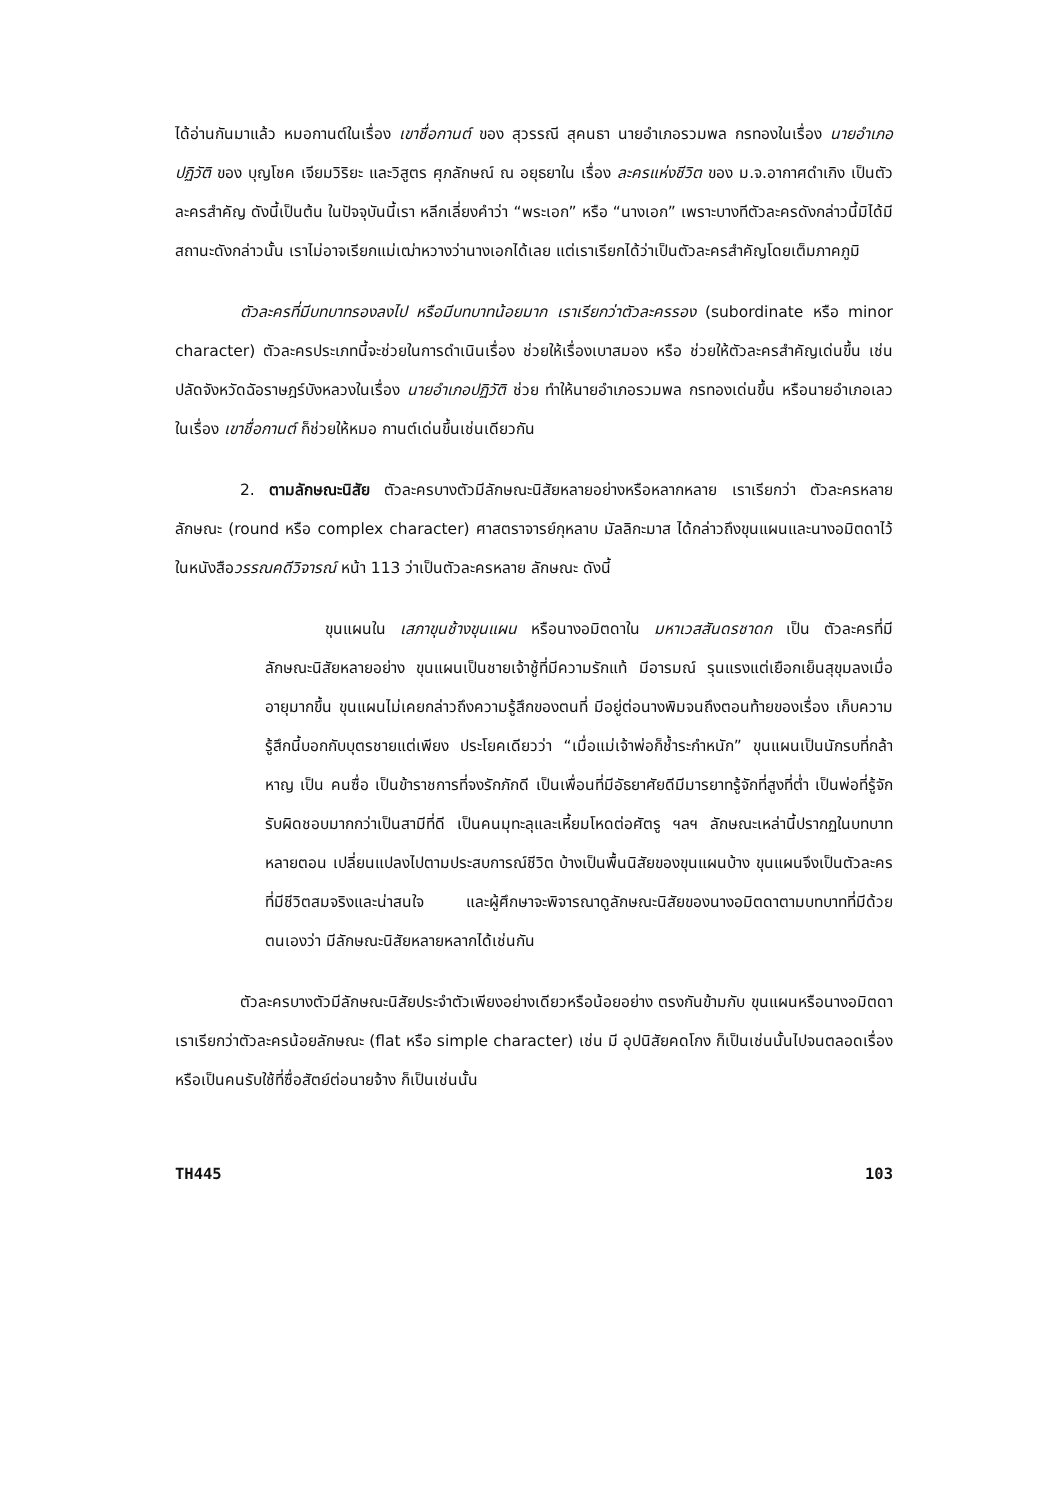ได้อ่านกันมาแล้ว หมอกานต์ในเรื่อง เขาชื่อกานต์ ของ สุวรรณี สุคนธา นายอำเภอรวมพล กรทองในเรื่อง นายอำเภอปฏิวัติ ของ บุญโชค เจียมวิริยะ และวิสูตร ศุภลักษณ์ ณ อยุธยาใน เรื่อง ละครแห่งชีวิต ของ ม.จ.อากาศดำเกิง เป็นตัวละครสำคัญ ดังนี้เป็นต้น ในปัจจุบันนี้เรา หลีกเลี่ยงคำว่า “พระเอก” หรือ “นางเอก” เพราะบางทีตัวละครดังกล่าวนี้มิได้มีสถานะดังกล่าวนั้น เราไม่อาจเรียกแม่เฒ่าหวางว่านางเอกได้เลย แต่เราเรียกได้ว่าเป็นตัวละครสำคัญโดยเต็มภาคภูมิ
ตัวละครที่มีบทบาทรองลงไป หรือมีบทบาทน้อยมาก เราเรียกว่าตัวละครรอง (subordinate หรือ minor character) ตัวละครประเภทนี้จะช่วยในการดำเนินเรื่อง ช่วยให้เรื่องเบาสมอง หรือ ช่วยให้ตัวละครสำคัญเด่นขึ้น เช่น ปลัดจังหวัดฉัอราษฎร์บังหลวงในเรื่อง นายอำเภอปฏิวัติ ช่วย ทำให้นายอำเภอรวมพล กรทองเด่นขึ้น หรือนายอำเภอเลวในเรื่อง เขาชื่อกานต์ ก็ช่วยให้หมอ กานต์เด่นขึ้นเช่นเดียวกัน
2. ตามลักษณะนิสัย ตัวละครบางตัวมีลักษณะนิสัยหลายอย่างหรือหลากหลาย เราเรียกว่า ตัวละครหลายลักษณะ (round หรือ complex character) ศาสตราจารย์กุหลาบ มัลลิกะมาส ได้กล่าวถึงขุนแผนและนางอมิตดาไว้ในหนังสือวรรณคดีวิจารณ์ หน้า 113 ว่าเป็นตัวละครหลาย ลักษณะ ดังนี้
ขุนแผนใน เสภาขุนช้างขุนแผน หรือนางอมิตดาใน มหาเวสสันดรชาดก เป็น ตัวละครที่มีลักษณะนิสัยหลายอย่าง ขุนแผนเป็นชายเจ้าชู้ที่มีความรักแท้ มีอารมณ์ รุนแรงแต่เยือกเย็นสุขุมลงเมื่ออายุมากขึ้น ขุนแผนไม่เคยกล่าวถึงความรู้สึกของตนที่ มีอยู่ต่อนางพิมจนถึงตอนท้ายของเรื่อง เก็บความรู้สึกนี้บอกกับบุตรชายแต่เพียง ประโยคเดียวว่า “เมื่อแม่เจ้าพ่อก็ช้ำระกำหนัก” ขุนแผนเป็นนักรบที่กล้าหาญ เป็น คนซื่อ เป็นข้าราชการที่จงรักภักดี เป็นเพื่อนที่มีอัธยาศัยดีมีมารยาทรู้จักที่สูงที่ต่ำ เป็นพ่อที่รู้จักรับผิดชอบมากกว่าเป็นสามีที่ดี เป็นคนมุทะลุและเหี้ยมโหดต่อศัตรู ฯลฯ ลักษณะเหล่านี้ปรากฏในบทบาทหลายตอน เปลี่ยนแปลงไปตามประสบการณ์ชีวิต บ้างเป็นพื้นนิสัยของขุนแผนบ้าง ขุนแผนจึงเป็นตัวละครที่มีชีวิตสมจริงและน่าสนใจ และผู้ศึกษาจะพิจารณาดูลักษณะนิสัยของนางอมิตดาตามบทบาทที่มีด้วยตนเองว่า มีลักษณะนิสัยหลายหลากได้เช่นกัน
ตัวละครบางตัวมีลักษณะนิสัยประจำตัวเพียงอย่างเดียวหรือน้อยอย่าง ตรงกันข้ามกับ ขุนแผนหรือนางอมิตดา เราเรียกว่าตัวละครน้อยลักษณะ (flat หรือ simple character) เช่น มี อุปนิสัยคดโกง ก็เป็นเช่นนั้นไปจนตลอดเรื่อง หรือเป็นคนรับใช้ที่ซื่อสัตย์ต่อนายจ้าง ก็เป็นเช่นนั้น
TH445 103